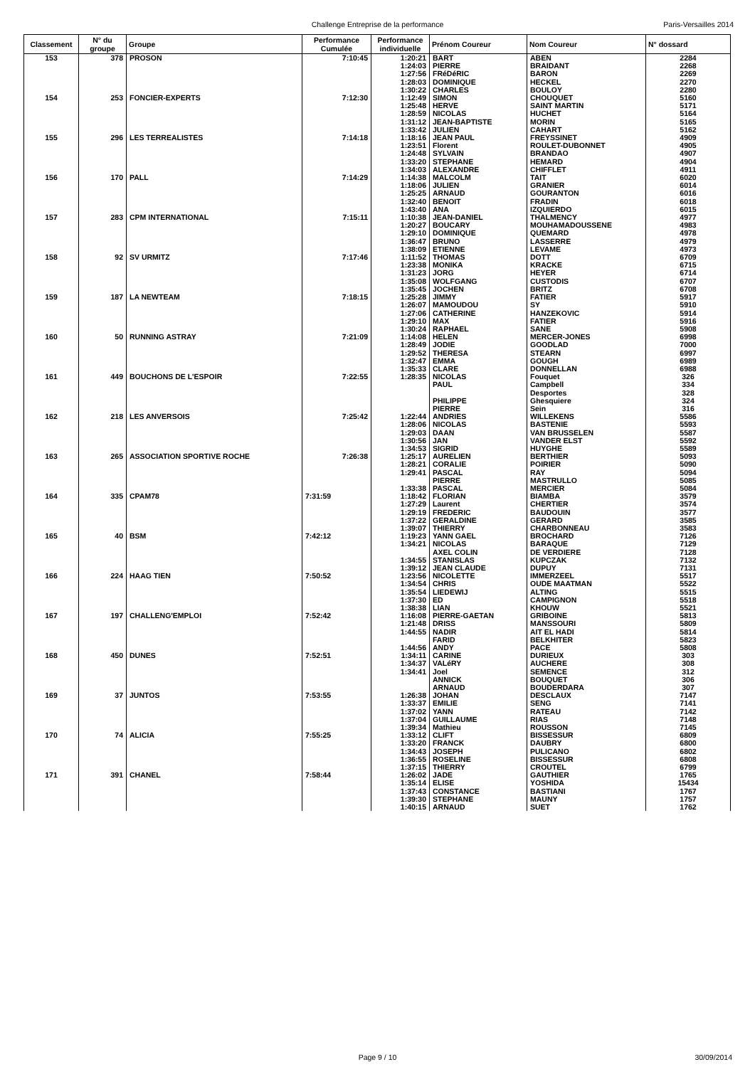Challenge Entreprise de la performance Paris-Versailles 2014
| Classement | N° du groupe | Groupe | Performance Cumulée | Performance individuelle | Prénom Coureur | Nom Coureur | N° dossard |
| --- | --- | --- | --- | --- | --- | --- | --- |
| 153 | 378 | PROSON | 7:10:45 | 1:20:21 | BART | ABEN | 2284 |
| | | | | 1:24:03 | PIERRE | BRAIDANT | 2268 |
| | | | | 1:27:56 | FRéDéRIC | BARON | 2269 |
| | | | | 1:28:03 | DOMINIQUE | HECKEL | 2270 |
| | | | | 1:30:22 | CHARLES | BOULOY | 2280 |
| 154 | 253 | FONCIER-EXPERTS | 7:12:30 | 1:12:49 | SIMON | CHOUQUET | 5160 |
| | | | | 1:25:48 | HERVE | SAINT MARTIN | 5171 |
| | | | | 1:28:59 | NICOLAS | HUCHET | 5164 |
| | | | | 1:31:12 | JEAN-BAPTISTE | MORIN | 5165 |
| | | | | 1:33:42 | JULIEN | CAHART | 5162 |
| 155 | 296 | LES TERREALISTES | 7:14:18 | 1:18:16 | JEAN PAUL | FREYSSINET | 4909 |
| | | | | 1:23:51 | Florent | ROULET-DUBONNET | 4905 |
| | | | | 1:24:48 | SYLVAIN | BRANDAO | 4907 |
| | | | | 1:33:20 | STEPHANE | HEMARD | 4904 |
| | | | | 1:34:03 | ALEXANDRE | CHIFFLET | 4911 |
| 156 | 170 | PALL | 7:14:29 | 1:14:38 | MALCOLM | TAIT | 6020 |
| | | | | 1:18:06 | JULIEN | GRANIER | 6014 |
| | | | | 1:25:25 | ARNAUD | GOURANTON | 6016 |
| | | | | 1:32:40 | BENOIT | FRADIN | 6018 |
| | | | | 1:43:40 | ANA | IZQUIERDO | 6015 |
| 157 | 283 | CPM INTERNATIONAL | 7:15:11 | 1:10:38 | JEAN-DANIEL | THALMENCY | 4977 |
| | | | | 1:20:27 | BOUCARY | MOUHAMADOUSSENE | 4983 |
| | | | | 1:29:10 | DOMINIQUE | QUEMARD | 4978 |
| | | | | 1:36:47 | BRUNO | LASSERRE | 4979 |
| | | | | 1:38:09 | ETIENNE | LEVAME | 4973 |
| 158 | 92 | SV URMITZ | 7:17:46 | 1:11:52 | THOMAS | DOTT | 6709 |
| | | | | 1:23:38 | MONIKA | KRACKE | 6715 |
| | | | | 1:31:23 | JORG | HEYER | 6714 |
| | | | | 1:35:08 | WOLFGANG | CUSTODIS | 6707 |
| | | | | 1:35:45 | JOCHEN | BRITZ | 6708 |
| 159 | 187 | LA NEWTEAM | 7:18:15 | 1:25:28 | JIMMY | FATIER | 5917 |
| | | | | 1:26:07 | MAMOUDOU | SY | 5910 |
| | | | | 1:27:06 | CATHERINE | HANZEKOVIC | 5914 |
| | | | | 1:29:10 | MAX | FATIER | 5916 |
| | | | | 1:30:24 | RAPHAEL | SANE | 5908 |
| 160 | 50 | RUNNING ASTRAY | 7:21:09 | 1:14:08 | HELEN | MERCER-JONES | 6998 |
| | | | | 1:28:49 | JODIE | GOODLAD | 7000 |
| | | | | 1:29:52 | THERESA | STEARN | 6997 |
| | | | | 1:32:47 | EMMA | GOUGH | 6989 |
| | | | | 1:35:33 | CLARE | DONNELLAN | 6988 |
| 161 | 449 | BOUCHONS DE L'ESPOIR | 7:22:55 | 1:28:35 | NICOLAS | Fouquet | 326 |
| | | | | | PAUL | Campbell | 334 |
| | | | | | | Desportes | 328 |
| | | | | | PHILIPPE | Ghesquiere | 324 |
| | | | | | PIERRE | Sein | 316 |
| 162 | 218 | LES ANVERSOIS | 7:25:42 | 1:22:44 | ANDRIES | WILLEKENS | 5586 |
| | | | | 1:28:06 | NICOLAS | BASTENIE | 5593 |
| | | | | 1:29:03 | DAAN | VAN BRUSSELEN | 5587 |
| | | | | 1:30:56 | JAN | VANDER ELST | 5592 |
| | | | | 1:34:53 | SIGRID | HUYGHE | 5589 |
| 163 | 265 | ASSOCIATION SPORTIVE ROCHE | 7:26:38 | 1:25:17 | AURELIEN | BERTHIER | 5093 |
| | | | | 1:28:21 | CORALIE | POIRIER | 5090 |
| | | | | 1:29:41 | PASCAL | RAY | 5094 |
| | | | | | PIERRE | MASTRULLO | 5085 |
| | | | | 1:33:38 | PASCAL | MERCIER | 5084 |
| 164 | 335 | CPAM78 | 7:31:59 | 1:18:42 | FLORIAN | BIAMBA | 3579 |
| | | | | 1:27:29 | Laurent | CHERTIER | 3574 |
| | | | | 1:29:19 | FREDERIC | BAUDOUIN | 3577 |
| | | | | 1:37:22 | GERALDINE | GERARD | 3585 |
| | | | | 1:39:07 | THIERRY | CHARBONNEAU | 3583 |
| 165 | 40 | BSM | 7:42:12 | 1:19:23 | YANN GAEL | BROCHARD | 7126 |
| | | | | 1:34:21 | NICOLAS | BARAQUE | 7129 |
| | | | | | AXEL COLIN | DE VERDIERE | 7128 |
| | | | | 1:34:55 | STANISLAS | KUPCZAK | 7132 |
| | | | | 1:39:12 | JEAN CLAUDE | DUPUY | 7131 |
| 166 | 224 | HAAG TIEN | 7:50:52 | 1:23:56 | NICOLETTE | IMMERZEEL | 5517 |
| | | | | 1:34:54 | CHRIS | OUDE MAATMAN | 5522 |
| | | | | 1:35:54 | LIEDEWIJ | ALTING | 5515 |
| | | | | 1:37:30 | ED | CAMPIGNON | 5518 |
| | | | | 1:38:38 | LIAN | KHOUW | 5521 |
| 167 | 197 | CHALLENG'EMPLOI | 7:52:42 | 1:16:08 | PIERRE-GAETAN | GRIBOINE | 5813 |
| | | | | 1:21:48 | DRISS | MANSSOURI | 5809 |
| | | | | 1:44:55 | NADIR | AIT EL HADI | 5814 |
| | | | | | FARID | BELKHITER | 5823 |
| | | | | 1:44:56 | ANDY | PACE | 5808 |
| 168 | 450 | DUNES | 7:52:51 | 1:34:11 | CARINE | DURIEUX | 303 |
| | | | | 1:34:37 | VALéRY | AUCHERE | 308 |
| | | | | 1:34:41 | Joel | SEMENCE | 312 |
| | | | | | ANNICK | BOUQUET | 306 |
| | | | | | ARNAUD | BOUDERDARA | 307 |
| 169 | 37 | JUNTOS | 7:53:55 | 1:26:38 | JOHAN | DESCLAUX | 7147 |
| | | | | 1:33:37 | EMILIE | SENG | 7141 |
| | | | | 1:37:02 | YANN | RATEAU | 7142 |
| | | | | 1:37:04 | GUILLAUME | RIAS | 7148 |
| | | | | 1:39:34 | Mathieu | ROUSSON | 7145 |
| 170 | 74 | ALICIA | 7:55:25 | 1:33:12 | CLIFT | BISSESSUR | 6809 |
| | | | | 1:33:20 | FRANCK | DAUBRY | 6800 |
| | | | | 1:34:43 | JOSEPH | PULICANO | 6802 |
| | | | | 1:36:55 | ROSELINE | BISSESSUR | 6808 |
| | | | | 1:37:15 | THIERRY | CROUTEL | 6799 |
| 171 | 391 | CHANEL | 7:58:44 | 1:26:02 | JADE | GAUTHIER | 1765 |
| | | | | 1:35:14 | ELISE | YOSHIDA | 15434 |
| | | | | 1:37:43 | CONSTANCE | BASTIANI | 1767 |
| | | | | 1:39:30 | STEPHANE | MAUNY | 1757 |
| | | | | 1:40:15 | ARNAUD | SUET | 1762 |
Page 9 / 10 30/09/2014